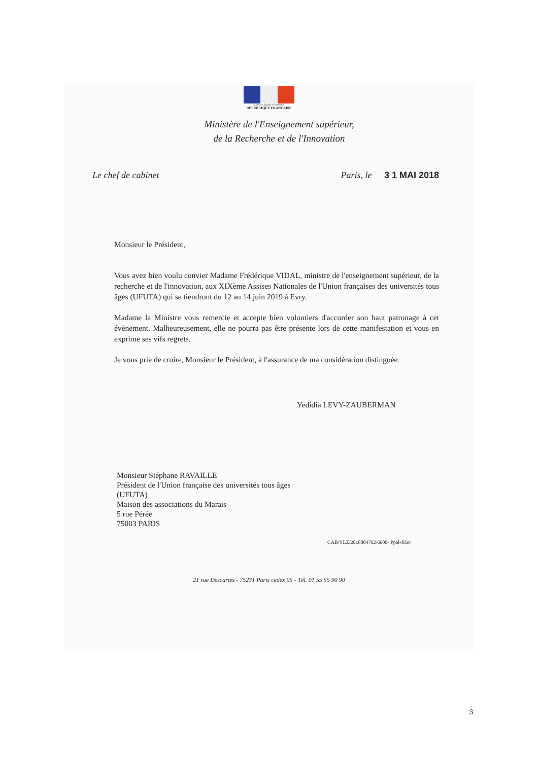Liberté • Égalité • Fraternité
RÉPUBLIQUE FRANÇAISE
Ministère de l'Enseignement supérieur,
de la Recherche et de l'Innovation
Le chef de cabinet Paris, le 3 1 MAI 2018
Monsieur le Président,
Vous avez bien voulu convier Madame Frédérique VIDAL, ministre de l'enseignement supérieur, de la recherche et de l'innovation, aux XIXème Assises Nationales de l'Union françaises des universités tous âges (UFUTA) qui se tiendront du 12 au 14 juin 2019 à Evry.
Madame la Ministre vous remercie et accepte bien volontiers d'accorder son haut patronage à cet évènement. Malheureusement, elle ne pourra pas être présente lors de cette manifestation et vous en exprime ses vifs regrets.
Je vous prie de croire, Monsieur le Président, à l'assurance de ma considération distinguée.
Yedidia LEVY-ZAUBERMAN
Monsieur Stéphane RAVAILLE
Président de l'Union française des universités tous âges
(UFUTA)
Maison des associations du Marais
5 rue Pérée
75003 PARIS
CAB/YLZ/2018004762/6600- Ppal-JHor
21 rue Descartes - 75231 Paris cedex 05 - Tél. 01 55 55 90 90
3